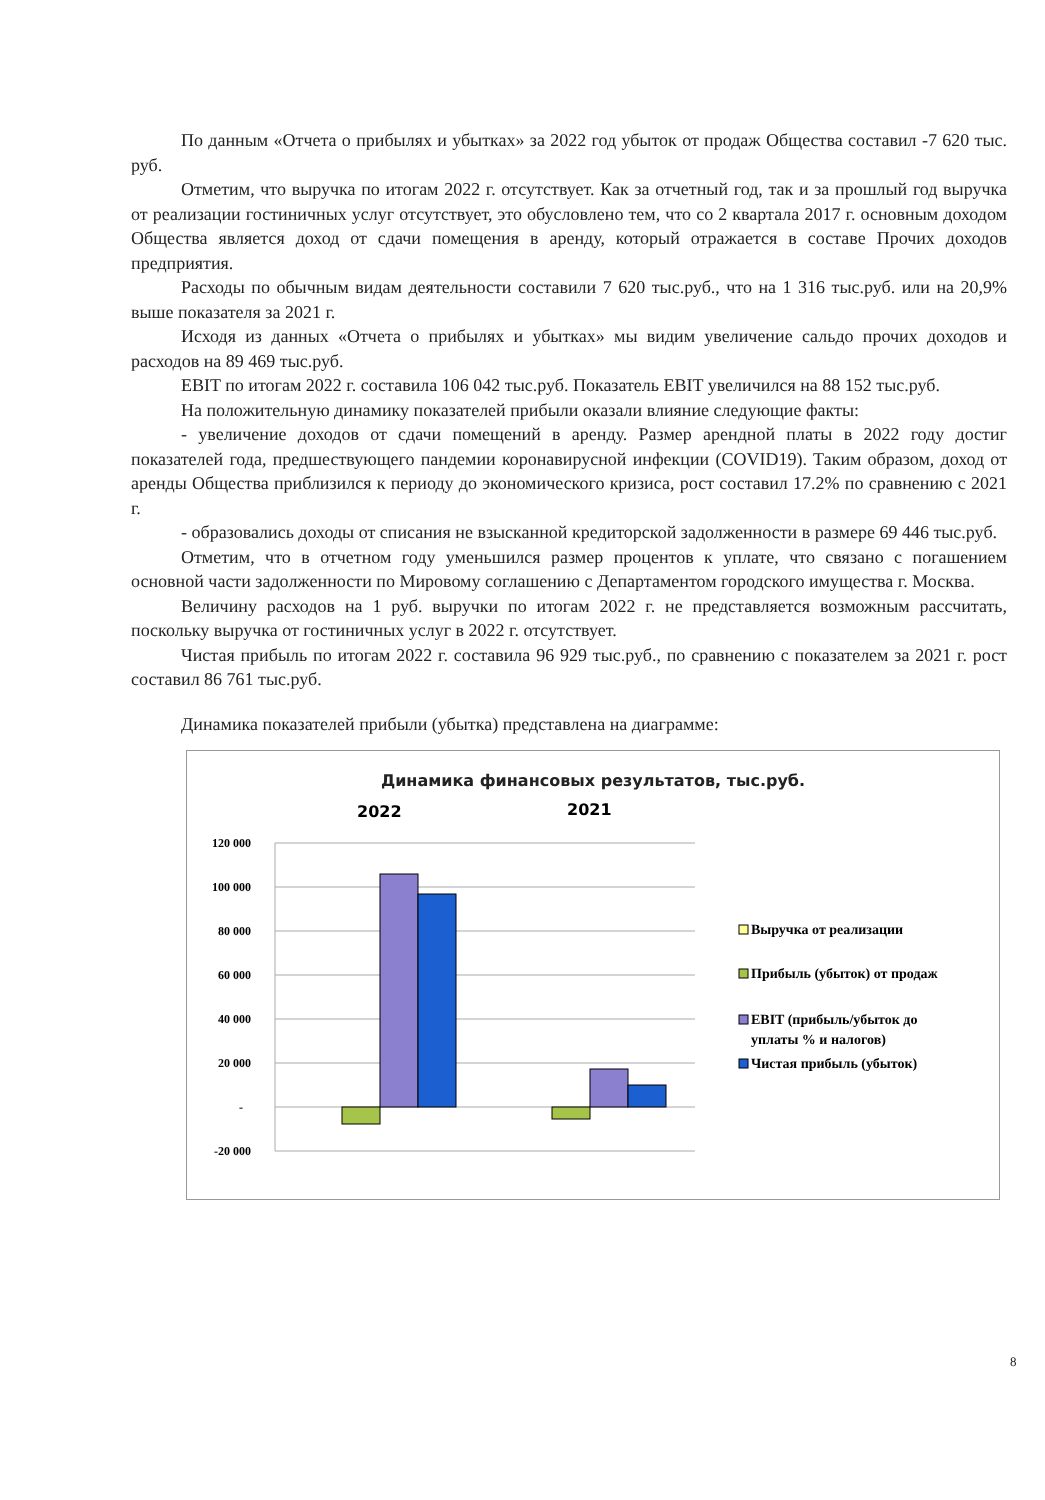По данным «Отчета о прибылях и убытках» за 2022 год убыток от продаж Общества составил -7 620 тыс. руб.
Отметим, что выручка по итогам 2022 г. отсутствует. Как за отчетный год, так и за прошлый год выручка от реализации гостиничных услуг отсутствует, это обусловлено тем, что со 2 квартала 2017 г. основным доходом Общества является доход от сдачи помещения в аренду, который отражается в составе Прочих доходов предприятия.
Расходы по обычным видам деятельности составили 7 620 тыс.руб., что на 1 316 тыс.руб. или на 20,9% выше показателя за 2021 г.
Исходя из данных «Отчета о прибылях и убытках» мы видим увеличение сальдо прочих доходов и расходов на 89 469 тыс.руб.
EBIT по итогам 2022 г. составила 106 042 тыс.руб. Показатель EBIT увеличился на 88 152 тыс.руб.
На положительную динамику показателей прибыли оказали влияние следующие факты:
- увеличение доходов от сдачи помещений в аренду. Размер арендной платы в 2022 году достиг показателей года, предшествующего пандемии коронавирусной инфекции (COVID19). Таким образом, доход от аренды Общества приблизился к периоду до экономического кризиса, рост составил 17.2% по сравнению с 2021 г.
- образовались доходы от списания не взысканной кредиторской задолженности в размере 69 446 тыс.руб.
Отметим, что в отчетном году уменьшился размер процентов к уплате, что связано с погашением основной части задолженности по Мировому соглашению с Департаментом городского имущества г. Москва.
Величину расходов на 1 руб. выручки по итогам 2022 г. не представляется возможным рассчитать, поскольку выручка от гостиничных услуг в 2022 г. отсутствует.
Чистая прибыль по итогам 2022 г. составила 96 929 тыс.руб., по сравнению с показателем за 2021 г. рост составил 86 761 тыс.руб.
Динамика показателей прибыли (убытка) представлена на диаграмме:
Динамика финансовых результатов, тыс.руб.
2022
2021
120 000
100 000
80 000
60 000
40 000
20 000
-
-20 000
Выручка от реализации
Прибыль (убыток) от продаж
EBIT (прибыль/убыток до
уплаты % и налогов)
Чистая прибыль (убыток)
8